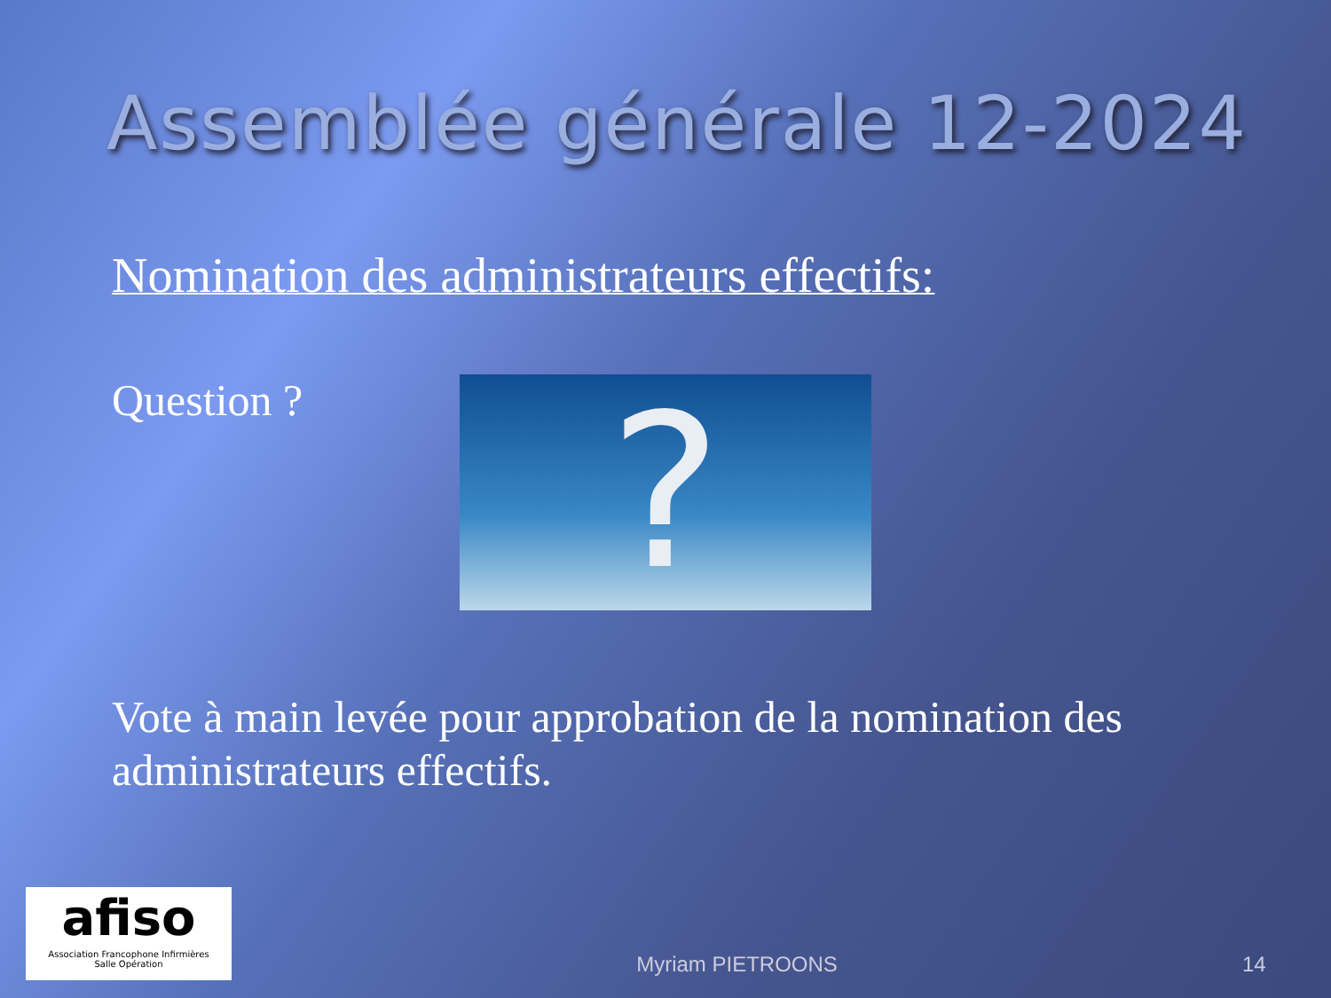Assemblée générale 12-2024
Nomination des administrateurs effectifs:
Question ?
?
Vote à main levée pour approbation de la nomination des administrateurs effectifs.
afiso
Association Francophone Infirmières
Salle Opération
Myriam PIETROONS
14